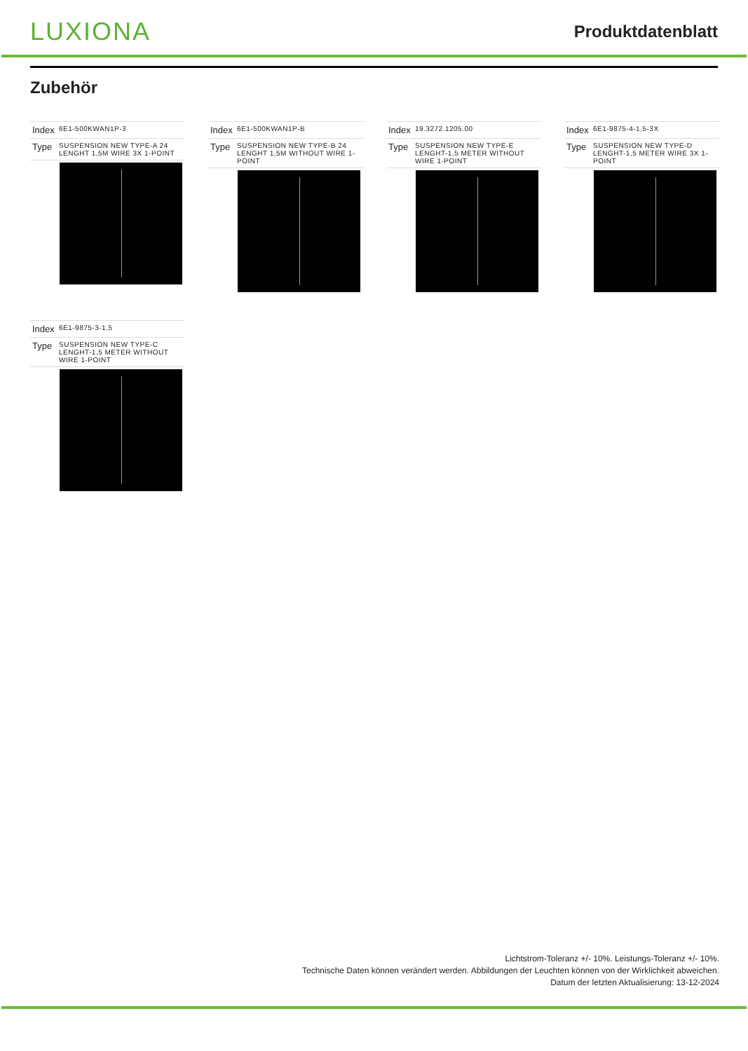LUXIONA
Produktdatenblatt
Zubehör
| Index | 6E1-500KWAN1P-3 |
| Type | SUSPENSION NEW TYPE-A 24 LENGHT 1,5M WIRE 3X 1-POINT |
| Index | 6E1-500KWAN1P-B |
| Type | SUSPENSION NEW TYPE-B 24 LENGHT 1,5M WITHOUT WIRE 1-POINT |
| Index | 19.3272.1205.00 |
| Type | SUSPENSION NEW TYPE-E LENGHT-1,5 METER WITHOUT WIRE 1-POINT |
| Index | 6E1-9875-4-1,5-3X |
| Type | SUSPENSION NEW TYPE-D LENGHT-1,5 METER WIRE 3X 1-POINT |
| Index | 6E1-9875-3-1,5 |
| Type | SUSPENSION NEW TYPE-C LENGHT-1,5 METER WITHOUT WIRE 1-POINT |
Lichtstrom-Toleranz +/- 10%. Leistungs-Toleranz +/- 10%.
Technische Daten können verändert werden. Abbildungen der Leuchten können von der Wirklichkeit abweichen.
Datum der letzten Aktualisierung: 13-12-2024